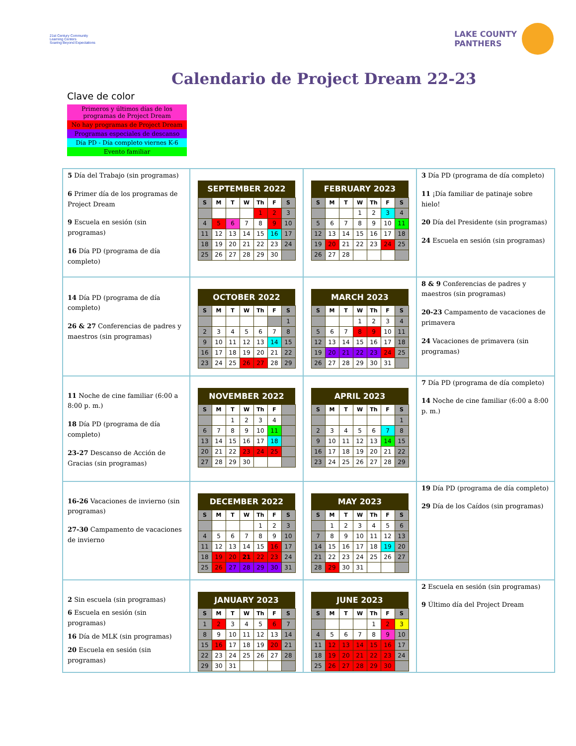21st Century Community Learning Centers
Soaring Beyond Expectations
LAKE COUNTY
PANTHERS
Calendario de Project Dream 22-23
Clave de color
Primeros y últimos días de los programas de Project Dream
No hay programas de Project Dream
Programas especiales de descanso
Día PD - Día completo viernes K-6
Evento familiar
| 5 Día del Trabajo (sin programas) 6 Primer día de los programas de Project Dream 9 Escuela en sesión (sin programas) 16 Día PD (programa de día completo) | / SEPTEMBER 2022 / / / / / / / / --- / --- / --- / --- / --- / --- / --- / / S / M / T / W / Th / F / S / / / / / / 1 / 2 / 3 / / 4 / 5 / 6 / 7 / 8 / 9 / 10 / / 11 / 12 / 13 / 14 / 15 / 16 / 17 / / 18 / 19 / 20 / 21 / 22 / 23 / 24 / / 25 / 26 / 27 / 28 / 29 / 30 / / | / FEBRUARY 2023 / / / / / / / / --- / --- / --- / --- / --- / --- / --- / / S / M / T / W / Th / F / S / / / / / 1 / 2 / 3 / 4 / / 5 / 6 / 7 / 8 / 9 / 10 / 11 / / 12 / 13 / 14 / 15 / 16 / 17 / 18 / / 19 / 20 / 21 / 22 / 23 / 24 / 25 / / 26 / 27 / 28 / / / / / | 3 Día PD (programa de día completo) 11 ¡Día familiar de patinaje sobre hielo! 20 Día del Presidente (sin programas) 24 Escuela en sesión (sin programas) |
| 14 Día PD (programa de día completo) 26 & 27 Conferencias de padres y maestros (sin programas) | / OCTOBER 2022 / / / / / / / / --- / --- / --- / --- / --- / --- / --- / / S / M / T / W / Th / F / S / / / / / / / / 1 / / 2 / 3 / 4 / 5 / 6 / 7 / 8 / / 9 / 10 / 11 / 12 / 13 / 14 / 15 / / 16 / 17 / 18 / 19 / 20 / 21 / 22 / / 23 / 24 / 25 / 26 / 27 / 28 / 29 / | / MARCH 2023 / / / / / / / / --- / --- / --- / --- / --- / --- / --- / / S / M / T / W / Th / F / S / / / / / 1 / 2 / 3 / 4 / / 5 / 6 / 7 / 8 / 9 / 10 / 11 / / 12 / 13 / 14 / 15 / 16 / 17 / 18 / / 19 / 20 / 21 / 22 / 23 / 24 / 25 / / 26 / 27 / 28 / 29 / 30 / 31 / / | 8 & 9 Conferencias de padres y maestros (sin programas) 20-23 Campamento de vacaciones de primavera 24 Vacaciones de primavera (sin programas) |
| 11 Noche de cine familiar (6:00 a 8:00 p. m.) 18 Día PD (programa de día completo) 23-27 Descanso de Acción de Gracias (sin programas) | / NOVEMBER 2022 / / / / / / / / --- / --- / --- / --- / --- / --- / --- / / S / M / T / W / Th / F / / / / / 1 / 2 / 3 / 4 / / / 6 / 7 / 8 / 9 / 10 / 11 / / / 13 / 14 / 15 / 16 / 17 / 18 / / / 20 / 21 / 22 / 23 / 24 / 25 / / / 27 / 28 / 29 / 30 / / / / | / APRIL 2023 / / / / / / / / --- / --- / --- / --- / --- / --- / --- / / S / M / T / W / Th / F / S / / / / / / / / 1 / / 2 / 3 / 4 / 5 / 6 / 7 / 8 / / 9 / 10 / 11 / 12 / 13 / 14 / 15 / / 16 / 17 / 18 / 19 / 20 / 21 / 22 / / 23 / 24 / 25 / 26 / 27 / 28 / 29 / | 7 Día PD (programa de día completo) 14 Noche de cine familiar (6:00 a 8:00 p. m.) |
| 16-26 Vacaciones de invierno (sin programas) 27-30 Campamento de vacaciones de invierno | / DECEMBER 2022 / / / / / / / / --- / --- / --- / --- / --- / --- / --- / / S / M / T / W / Th / F / S / / / / / / 1 / 2 / 3 / / 4 / 5 / 6 / 7 / 8 / 9 / 10 / / 11 / 12 / 13 / 14 / 15 / 16 / 17 / / 18 / 19 / 20 / 21 / 22 / 23 / 24 / / 25 / 26 / 27 / 28 / 29 / 30 / 31 / | / MAY 2023 / / / / / / / / --- / --- / --- / --- / --- / --- / --- / / S / M / T / W / Th / F / S / / / 1 / 2 / 3 / 4 / 5 / 6 / / 7 / 8 / 9 / 10 / 11 / 12 / 13 / / 14 / 15 / 16 / 17 / 18 / 19 / 20 / / 21 / 22 / 23 / 24 / 25 / 26 / 27 / / 28 / 29 / 30 / 31 / / / / | 19 Día PD (programa de día completo) 29 Día de los Caídos (sin programas) |
| 2 Sin escuela (sin programas) 6 Escuela en sesión (sin programas) 16 Día de MLK (sin programas) 20 Escuela en sesión (sin programas) | / JANUARY 2023 / / / / / / / / --- / --- / --- / --- / --- / --- / --- / / S / M / T / W / Th / F / S / / 1 / 2 / 3 / 4 / 5 / 6 / 7 / / 8 / 9 / 10 / 11 / 12 / 13 / 14 / / 15 / 16 / 17 / 18 / 19 / 20 / 21 / / 22 / 23 / 24 / 25 / 26 / 27 / 28 / / 29 / 30 / 31 / / / / / | / JUNE 2023 / / / / / / / / --- / --- / --- / --- / --- / --- / --- / / S / M / T / W / Th / F / S / / / / / / 1 / 2 / 3 / / 4 / 5 / 6 / 7 / 8 / 9 / 10 / / 11 / 12 / 13 / 14 / 15 / 16 / 17 / / 18 / 19 / 20 / 21 / 22 / 23 / 24 / / 25 / 26 / 27 / 28 / 29 / 30 / / | 2 Escuela en sesión (sin programas) 9 Último día del Project Dream |